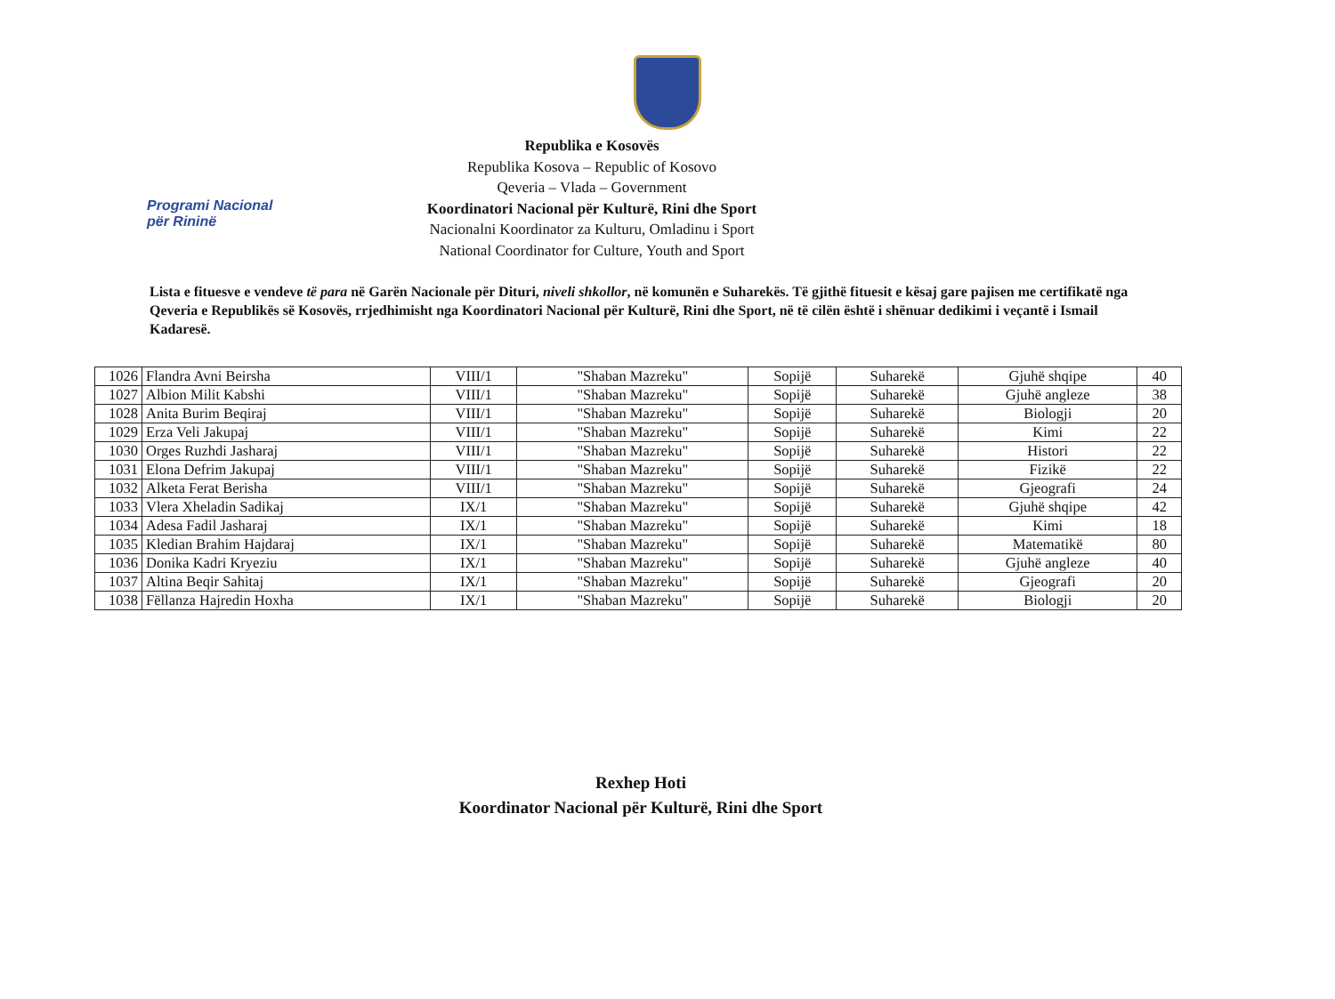Programi Nacional
për Rininë
Republika e Kosovës
Republika Kosova – Republic of Kosovo
Qeveria – Vlada – Government
Koordinatori Nacional për Kulturë, Rini dhe Sport
Nacionalni Koordinator za Kulturu, Omladinu i Sport
National Coordinator for Culture, Youth and Sport
Lista e fituesve e vendeve të para në Garën Nacionale për Dituri, niveli shkollor, në komunën e Suharekës. Të gjithë fituesit e kësaj gare pajisen me certifikatë nga Qeveria e Republikës së Kosovës, rrjedhimisht nga Koordinatori Nacional për Kulturë, Rini dhe Sport, në të cilën është i shënuar dedikimi i veçantë i Ismail Kadaresë.
| 1026 | Flandra Avni Beirsha | VIII/1 | "Shaban Mazreku" | Sopijë | Suharekë | Gjuhë shqipe | 40 |
| 1027 | Albion Milit Kabshi | VIII/1 | "Shaban Mazreku" | Sopijë | Suharekë | Gjuhë angleze | 38 |
| 1028 | Anita Burim Beqiraj | VIII/1 | "Shaban Mazreku" | Sopijë | Suharekë | Biologji | 20 |
| 1029 | Erza Veli Jakupaj | VIII/1 | "Shaban Mazreku" | Sopijë | Suharekë | Kimi | 22 |
| 1030 | Orges Ruzhdi Jasharaj | VIII/1 | "Shaban Mazreku" | Sopijë | Suharekë | Histori | 22 |
| 1031 | Elona Defrim Jakupaj | VIII/1 | "Shaban Mazreku" | Sopijë | Suharekë | Fizikë | 22 |
| 1032 | Alketa Ferat Berisha | VIII/1 | "Shaban Mazreku" | Sopijë | Suharekë | Gjeografi | 24 |
| 1033 | Vlera Xheladin Sadikaj | IX/1 | "Shaban Mazreku" | Sopijë | Suharekë | Gjuhë shqipe | 42 |
| 1034 | Adesa Fadil Jasharaj | IX/1 | "Shaban Mazreku" | Sopijë | Suharekë | Kimi | 18 |
| 1035 | Kledian Brahim Hajdaraj | IX/1 | "Shaban Mazreku" | Sopijë | Suharekë | Matematikë | 80 |
| 1036 | Donika Kadri Kryeziu | IX/1 | "Shaban Mazreku" | Sopijë | Suharekë | Gjuhë angleze | 40 |
| 1037 | Altina Beqir Sahitaj | IX/1 | "Shaban Mazreku" | Sopijë | Suharekë | Gjeografi | 20 |
| 1038 | Fëllanza Hajredin Hoxha | IX/1 | "Shaban Mazreku" | Sopijë | Suharekë | Biologji | 20 |
Rexhep Hoti
Koordinator Nacional për Kulturë, Rini dhe Sport